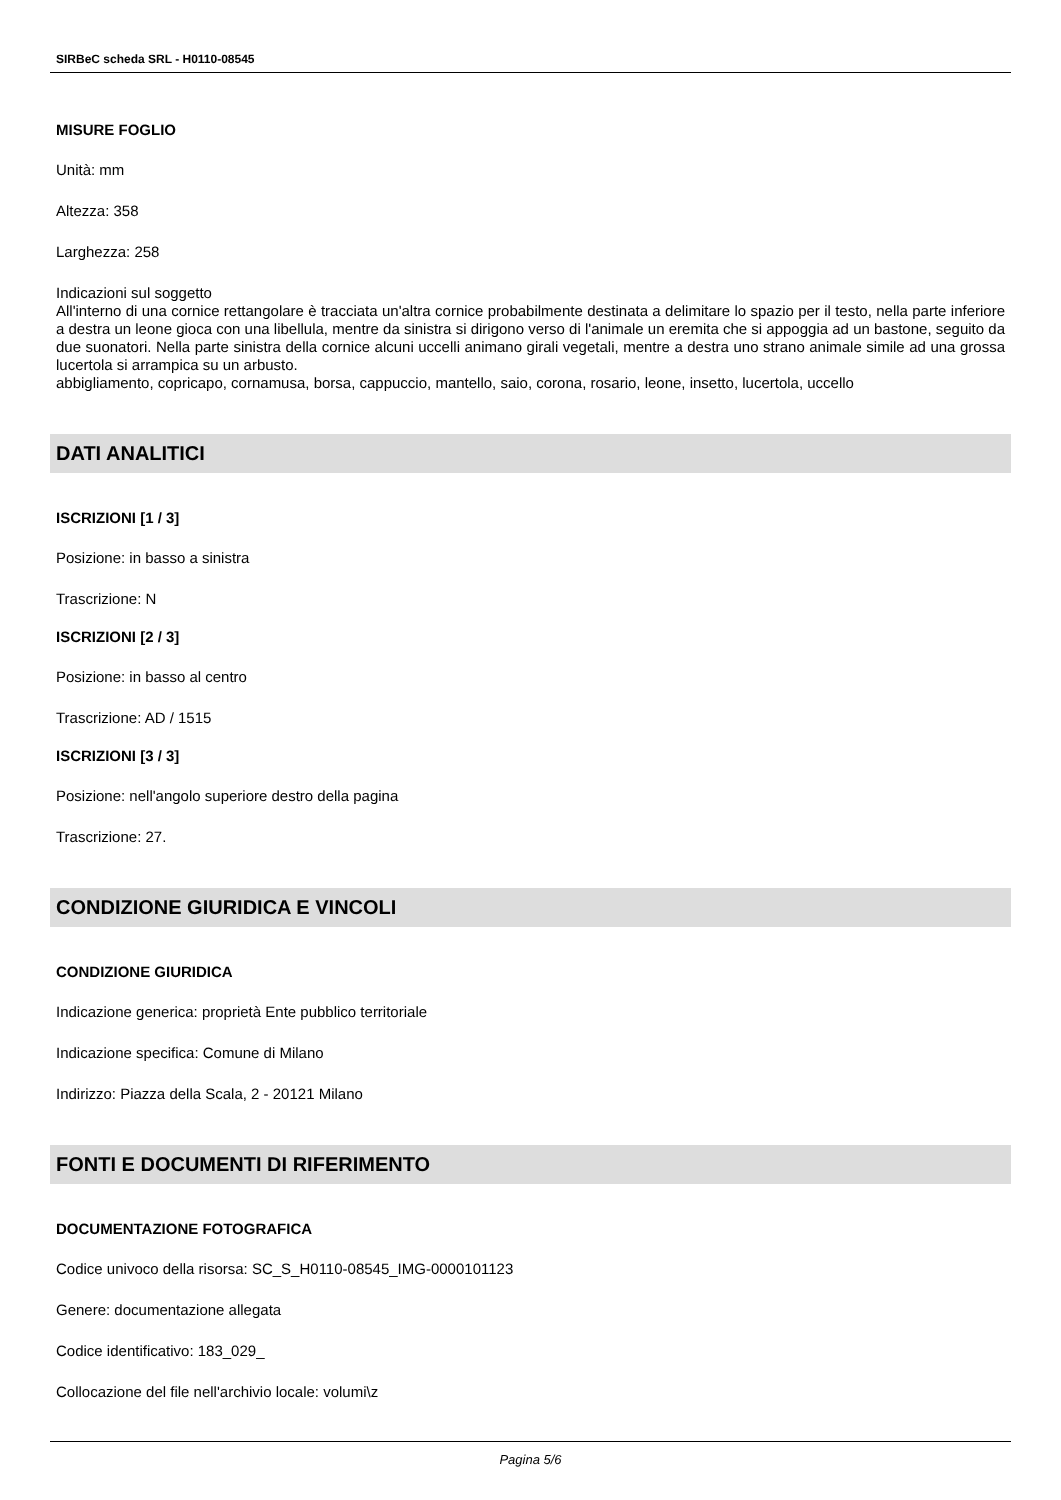SIRBeC scheda SRL - H0110-08545
MISURE FOGLIO
Unità: mm
Altezza: 358
Larghezza: 258
Indicazioni sul soggetto
All'interno di una cornice rettangolare è tracciata un'altra cornice probabilmente destinata a delimitare lo spazio per il testo, nella parte inferiore a destra un leone gioca con una libellula, mentre da sinistra si dirigono verso di l'animale un eremita che si appoggia ad un bastone, seguito da due suonatori. Nella parte sinistra della cornice alcuni uccelli animano girali vegetali, mentre a destra uno strano animale simile ad una grossa lucertola si arrampica su un arbusto.
abbigliamento, copricapo, cornamusa, borsa, cappuccio, mantello, saio, corona, rosario, leone, insetto, lucertola, uccello
DATI ANALITICI
ISCRIZIONI [1 / 3]
Posizione: in basso a sinistra
Trascrizione: N
ISCRIZIONI [2 / 3]
Posizione: in basso al centro
Trascrizione: AD / 1515
ISCRIZIONI [3 / 3]
Posizione: nell'angolo superiore destro della pagina
Trascrizione: 27.
CONDIZIONE GIURIDICA E VINCOLI
CONDIZIONE GIURIDICA
Indicazione generica: proprietà Ente pubblico territoriale
Indicazione specifica: Comune di Milano
Indirizzo: Piazza della Scala, 2 - 20121 Milano
FONTI E DOCUMENTI DI RIFERIMENTO
DOCUMENTAZIONE FOTOGRAFICA
Codice univoco della risorsa: SC_S_H0110-08545_IMG-0000101123
Genere: documentazione allegata
Codice identificativo: 183_029_
Collocazione del file nell'archivio locale: volumi\z
Pagina 5/6